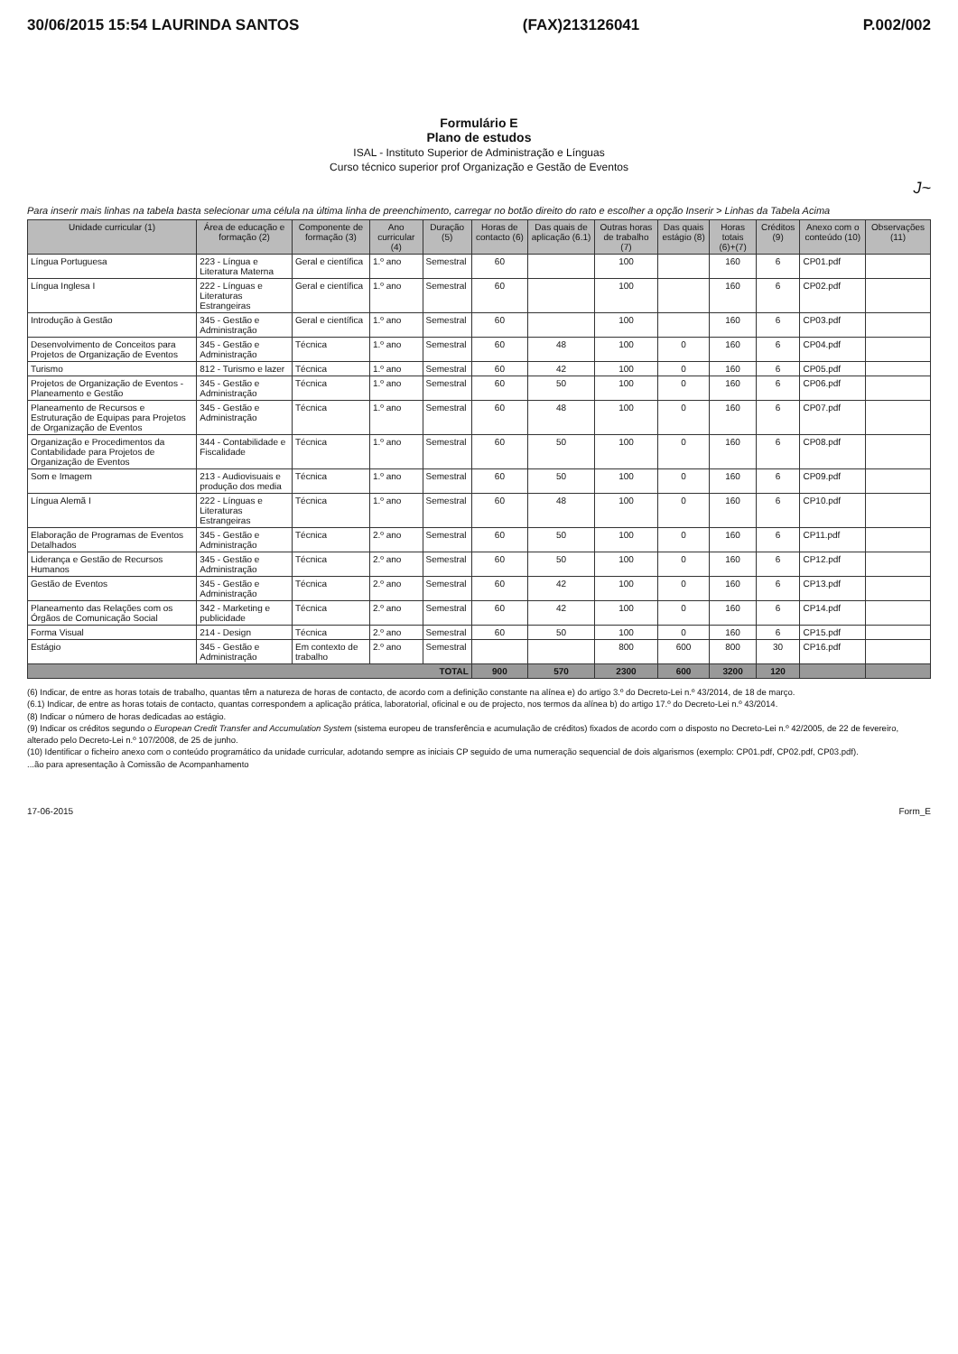30/06/2015 15:54 LAURINDA SANTOS (FAX)213126041 P.002/002
Formulário E
Plano de estudos
ISAL - Instituto Superior de Administração e Línguas
Curso técnico superior prof Organização e Gestão de Eventos
J~
Para inserir mais linhas na tabela basta selecionar uma célula na última linha de preenchimento, carregar no botão direito do rato e escolher a opção Inserir > Linhas da Tabela Acima
| Unidade curricular (1) | Área de educação e formação (2) | Componente de formação (3) | Ano curricular (4) | Duração (5) | Horas de contacto (6) | Das quais de aplicação (6.1) | Outras horas de trabalho (7) | Das quais estágio (8) | Horas totais (6)+(7) | Créditos (9) | Anexo com o conteúdo (10) | Observações (11) |
| --- | --- | --- | --- | --- | --- | --- | --- | --- | --- | --- | --- | --- |
| Língua Portuguesa | 223 - Língua e Literatura Materna | Geral e científica | 1.º ano | Semestral | 60 | | 100 | | 160 | 6 | CP01.pdf | |
| Língua Inglesa I | 222 - Línguas e Literaturas Estrangeiras | Geral e científica | 1.º ano | Semestral | 60 | | 100 | | 160 | 6 | CP02.pdf | |
| Introdução à Gestão | 345 - Gestão e Administração | Geral e científica | 1.º ano | Semestral | 60 | | 100 | | 160 | 6 | CP03.pdf | |
| Desenvolvimento de Conceitos para Projetos de Organização de Eventos | 345 - Gestão e Administração | Técnica | 1.º ano | Semestral | 60 | 48 | 100 | 0 | 160 | 6 | CP04.pdf | |
| Turismo | 812 - Turismo e lazer | Técnica | 1.º ano | Semestral | 60 | 42 | 100 | 0 | 160 | 6 | CP05.pdf | |
| Projetos de Organização de Eventos - Planeamento e Gestão | 345 - Gestão e Administração | Técnica | 1.º ano | Semestral | 60 | 50 | 100 | 0 | 160 | 6 | CP06.pdf | |
| Planeamento de Recursos e Estruturação de Equipas para Projetos de Organização de Eventos | 345 - Gestão e Administração | Técnica | 1.º ano | Semestral | 60 | 48 | 100 | 0 | 160 | 6 | CP07.pdf | |
| Organização e Procedimentos da Contabilidade para Projetos de Organização de Eventos | 344 - Contabilidade e Fiscalidade | Técnica | 1.º ano | Semestral | 60 | 50 | 100 | 0 | 160 | 6 | CP08.pdf | |
| Som e Imagem | 213 - Audiovisuais e produção dos media | Técnica | 1.º ano | Semestral | 60 | 50 | 100 | 0 | 160 | 6 | CP09.pdf | |
| Língua Alemã I | 222 - Línguas e Literaturas Estrangeiras | Técnica | 1.º ano | Semestral | 60 | 48 | 100 | 0 | 160 | 6 | CP10.pdf | |
| Elaboração de Programas de Eventos Detalhados | 345 - Gestão e Administração | Técnica | 2.º ano | Semestral | 60 | 50 | 100 | 0 | 160 | 6 | CP11.pdf | |
| Liderança e Gestão de Recursos Humanos | 345 - Gestão e Administração | Técnica | 2.º ano | Semestral | 60 | 50 | 100 | 0 | 160 | 6 | CP12.pdf | |
| Gestão de Eventos | 345 - Gestão e Administração | Técnica | 2.º ano | Semestral | 60 | 42 | 100 | 0 | 160 | 6 | CP13.pdf | |
| Planeamento das Relações com os Órgãos de Comunicação Social | 342 - Marketing e publicidade | Técnica | 2.º ano | Semestral | 60 | 42 | 100 | 0 | 160 | 6 | CP14.pdf | |
| Forma Visual | 214 - Design | Técnica | 2.º ano | Semestral | 60 | 50 | 100 | 0 | 160 | 6 | CP15.pdf | |
| Estágio | 345 - Gestão e Administração | Em contexto de trabalho | 2.º ano | Semestral | | | 800 | 600 | 800 | 30 | CP16.pdf | |
| TOTAL | | | | | 900 | 570 | 2300 | 600 | 3200 | 120 | | |
(6) Indicar, de entre as horas totais de trabalho, quantas têm a natureza de horas de contacto, de acordo com a definição constante na alínea e) do artigo 3.º do Decreto-Lei n.º 43/2014, de 18 de março.
(6.1) Indicar, de entre as horas totais de contacto, quantas correspondem a aplicação prática, laboratorial, oficinal e ou de projecto, nos termos da alínea b) do artigo 17.º do Decreto-Lei n.º 43/2014.
(8) Indicar o número de horas dedicadas ao estágio.
(9) Indicar os créditos segundo o European Credit Transfer and Accumulation System (sistema europeu de transferência e acumulação de créditos) fixados de acordo com o disposto no Decreto-Lei n.º 42/2005, de 22 de fevereiro, alterado pelo Decreto-Lei n.º 107/2008, de 25 de junho.
(10) Identificar o ficheiro anexo com o conteúdo programático da unidade curricular, adotando sempre as iniciais CP seguido de uma numeração sequencial de dois algarismos (exemplo: CP01.pdf, CP02.pdf, CP03.pdf).
...ão para apresentação à Comissão de Acompanhamento
17-06-2015 Form_E